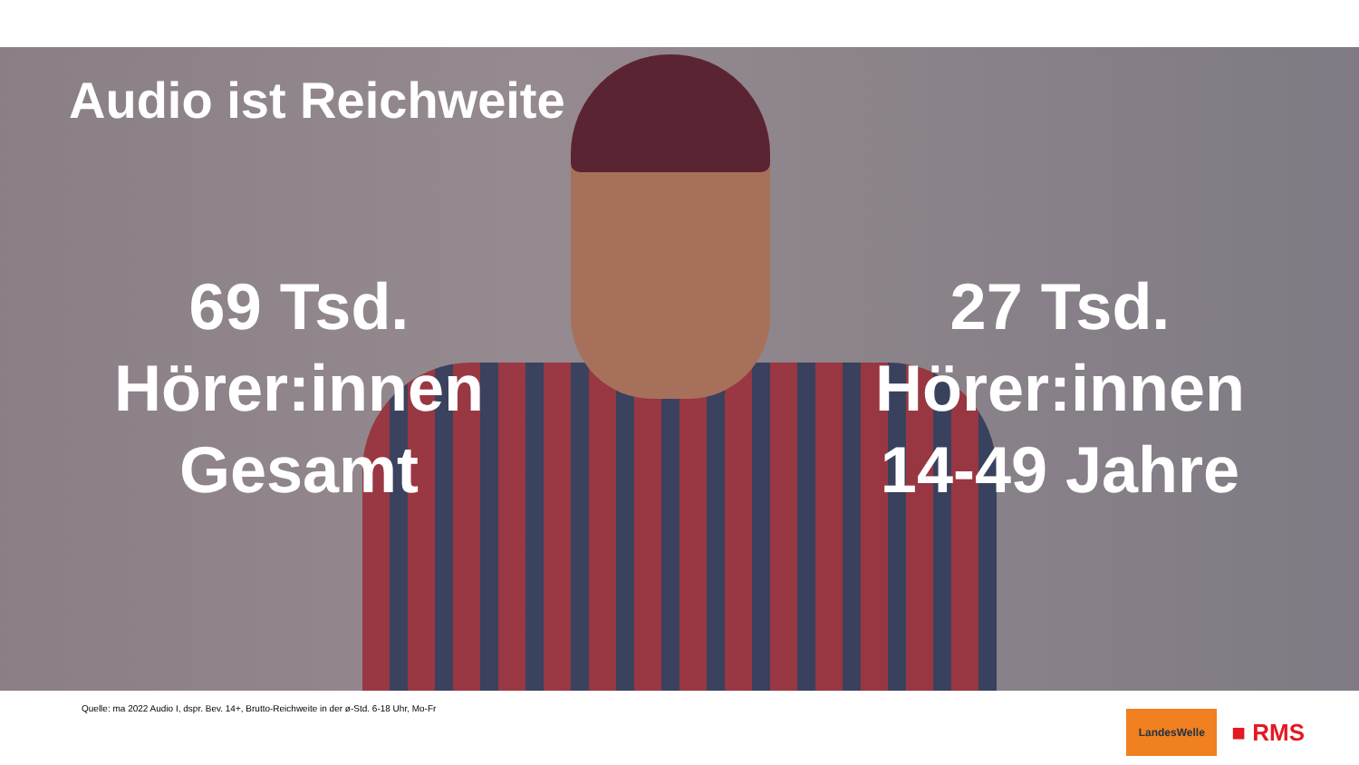Audio ist Reichweite
69 Tsd.
Hörer:innen
Gesamt
27 Tsd.
Hörer:innen
14-49 Jahre
Quelle: ma 2022 Audio I, dspr. Bev. 14+, Brutto-Reichweite in der ø-Std. 6-18 Uhr, Mo-Fr
LandesWelle
■ RMS